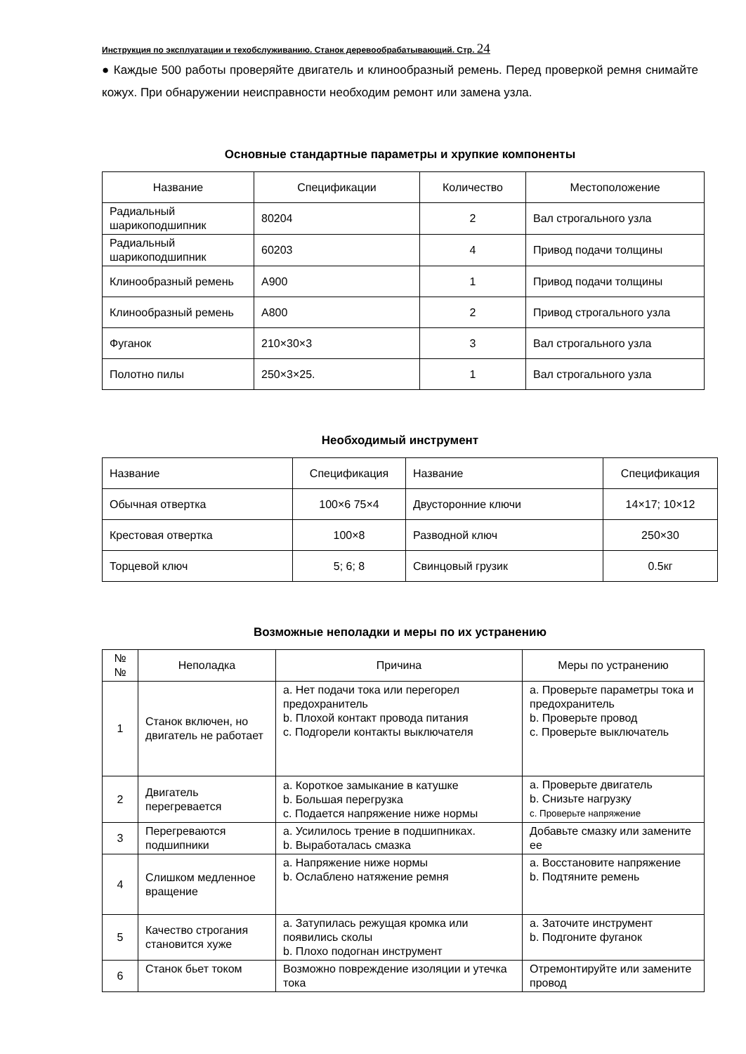Инструкция по эксплуатации и техобслуживанию. Станок деревообрабатывающий. Стр. 24
● Каждые 500 работы проверяйте двигатель и клинообразный ремень. Перед проверкой ремня снимайте кожух. При обнаружении неисправности необходим ремонт или замена узла.
Основные стандартные параметры и хрупкие компоненты
| Название | Спецификации | Количество | Местоположение |
| --- | --- | --- | --- |
| Радиальный шарикоподшипник | 80204 | 2 | Вал строгального узла |
| Радиальный шарикоподшипник | 60203 | 4 | Привод подачи толщины |
| Клинообразный ремень | A900 | 1 | Привод подачи толщины |
| Клинообразный ремень | A800 | 2 | Привод строгального узла |
| Фуганок | 210×30×3 | 3 | Вал строгального узла |
| Полотно пилы | 250×3×25. | 1 | Вал строгального узла |
Необходимый инструмент
| Название | Спецификация | Название | Спецификация |
| Обычная отвертка | 100×6 75×4 | Двусторонние ключи | 14×17; 10×12 |
| Крестовая отвертка | 100×8 | Разводной ключ | 250×30 |
| Торцевой ключ | 5; 6; 8 | Свинцовый грузик | 0.5кг |
Возможные неполадки и меры по их устранению
| № № | Неполадка | Причина | Меры по устранению |
| 1 | Станок включен, но двигатель не работает | a. Нет подачи тока или перегорел предохранитель b. Плохой контакт провода питания c. Подгорели контакты выключателя | a. Проверьте параметры тока и предохранитель b. Проверьте провод c. Проверьте выключатель |
| 2 | Двигатель перегревается | a. Короткое замыкание в катушке b. Большая перегрузка c. Подается напряжение ниже нормы | a. Проверьте двигатель b. Снизьте нагрузку c. Проверьте напряжение |
| 3 | Перегреваются подшипники | a. Усилилось трение в подшипниках. b. Выработалась смазка | Добавьте смазку или замените ее |
| 4 | Слишком медленное вращение | a. Напряжение ниже нормы b. Ослаблено натяжение ремня | a. Восстановите напряжение b. Подтяните ремень |
| 5 | Качество строгания становится хуже | a. Затупилась режущая кромка или появились сколы b. Плохо подогнан инструмент | a. Заточите инструмент b. Подгоните фуганок |
| 6 | Станок бьет током | Возможно повреждение изоляции и утечка тока | Отремонтируйте или замените провод |